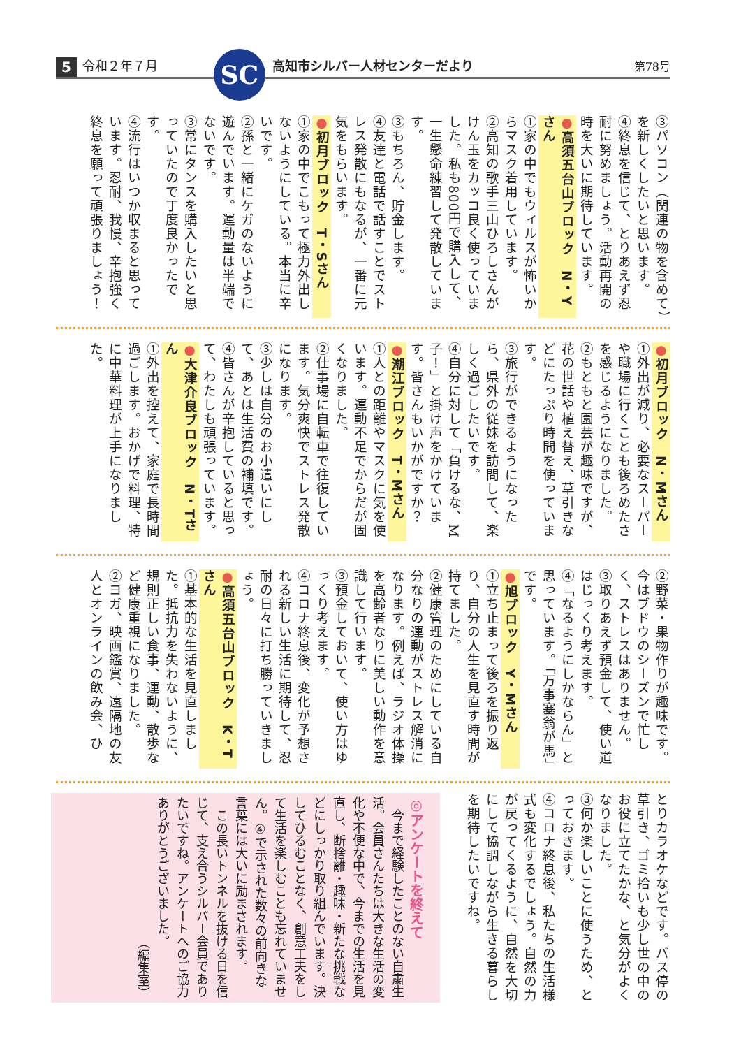5 令和２年７月 SC 高知市シルバー人材センターだより 第78号
③パソコン（関連の物を含めて）を新しくしたいと思います。
④終息を信じて、とりあえず忍耐に努めましょう。活動再開の時を大いに期待しています。
●高須五台山ブロック　N・Yさん
①家の中でもウィルスが怖いからマスク着用しています。
②高知の歌手三山ひろしさんがけん玉をカッコ良く使っていました。私も800円で購入して、一生懸命練習して発散しています。
③もちろん、貯金します。
④友達と電話で話すことでストレス発散にもなるが、一番に元気をもらいます。
●初月ブロック　T・Sさん
①家の中でこもって極力外出しないようにしている。本当に辛いです。
②孫と一緒にケガのないように遊んでいます。運動量は半端でないです。
③常にタンスを購入したいと思っていたので丁度良かったです。
④流行はいつか収まると思っています。忍耐、我慢、辛抱強く終息を願って頑張りましょう！
●初月ブロック　N・Mさん
①外出が減り、必要なスーパーや職場に行くことも後ろめたさを感じるようになりました。
②もともと園芸が趣味ですが、花の世話や植え替え、草引きなどにたっぷり時間を使っています。
③旅行ができるようになったら、県外の従妹を訪問して、楽しく過ごしたいです。
④自分に対して「負けるな、M子！」と掛け声をかけています。皆さんもいかがですか？
●潮江ブロック　T・Mさん
①人との距離やマスクに気を使います。運動不足でからだが固くなりました。
②仕事場に自転車で往復しています。気分爽快でストレス発散になります。
③少しは自分のお小遣いにして、あとは生活費の補填です。
④皆さんが辛抱していると思って、わたしも頑張っています。
●大津介良ブロック　N・Tさん
①外出を控えて、家庭で長時間過ごします。おかげで料理、特に中華料理が上手になりました。
②野菜・果物作りが趣味です。今はブドウのシーズンで忙しく、ストレスはありません。
③取りあえず預金して、使い道はじっくり考えます。
④「なるようにしかならん」と思っています。「万事塞翁が馬」です。
●旭ブロック　Y・Mさん
①立ち止まって後ろを振り返り、自分の人生を見直す時間が持てました。
②健康管理のためにしている自分なりの運動がストレス解消になります。例えば、ラジオ体操を高齢者なりに美しい動作を意識して行います。
③預金しておいて、使い方はゆっくり考えます。
④コロナ終息後、変化が予想される新しい生活に期待して、忍耐の日々に打ち勝っていきましょう。
●高須五台山ブロック　K・Tさん
①基本的な生活を見直しました。抵抗力を失わないように、規則正しい食事、運動、散歩など健康重視になりました。
②ヨガ、映画鑑賞、遠隔地の友人とオンラインの飲み会、ひ
とりカラオケなどです。バス停の草引き、ゴミ拾いも少し世の中のお役に立てたかな、と気分がよくなりました。
③何か楽しいことに使うため、とっておきます。
④コロナ終息後、私たちの生活様式も変化するでしょう。自然の力が戻ってくるように、自然を大切にして協調しながら生きる暮らしを期待したいですね。
◎アンケートを終えて
　今まで経験したことのない自粛生活。会員さんたちは大きな生活の変化や不便な中で、今までの生活を見直し、断捨離・趣味・新たな挑戦などにしっかり取り組んでいます。決してひるむことなく、創意工夫をして生活を楽しむことも忘れていません。④で示された数々の前向きな言葉には大いに励まされます。
　この長いトンネルを抜ける日を信じて、支え合うシルバー会員でありたいですね。アンケートへのご協力ありがとうございました。
（編集室）